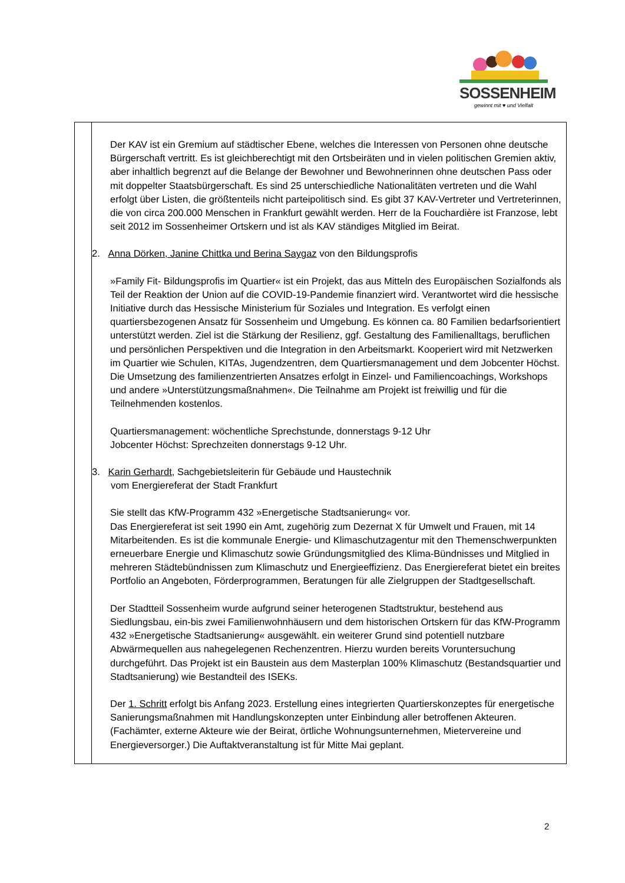SOSSENHEIM
gewinnt mit ♥ und Vielfalt
| | Der KAV ist ein Gremium auf städtischer Ebene, welches die Interessen von Personen ohne deutsche Bürgerschaft vertritt. Es ist gleichberechtigt mit den Ortsbeiräten und in vielen politischen Gremien aktiv, aber inhaltlich begrenzt auf die Belange der Bewohner und Bewohnerinnen ohne deutschen Pass oder mit doppelter Staatsbürgerschaft. Es sind 25 unterschiedliche Nationalitäten vertreten und die Wahl erfolgt über Listen, die größtenteils nicht parteipolitisch sind. Es gibt 37 KAV-Vertreter und Vertreterinnen, die von circa 200.000 Menschen in Frankfurt gewählt werden. Herr de la Fouchardière ist Franzose, lebt seit 2012 im Sossenheimer Ortskern und ist als KAV ständiges Mitglied im Beirat. 2. Anna Dörken, Janine Chittka und Berina Saygaz von den Bildungsprofis »Family Fit- Bildungsprofis im Quartier« ist ein Projekt, das aus Mitteln des Europäischen Sozialfonds als Teil der Reaktion der Union auf die COVID-19-Pandemie finanziert wird. Verantwortet wird die hessische Initiative durch das Hessische Ministerium für Soziales und Integration. Es verfolgt einen quartiersbezogenen Ansatz für Sossenheim und Umgebung. Es können ca. 80 Familien bedarfsorientiert unterstützt werden. Ziel ist die Stärkung der Resilienz, ggf. Gestaltung des Familienalltags, beruflichen und persönlichen Perspektiven und die Integration in den Arbeitsmarkt. Kooperiert wird mit Netzwerken im Quartier wie Schulen, KITAs, Jugendzentren, dem Quartiersmanagement und dem Jobcenter Höchst. Die Umsetzung des familienzentrierten Ansatzes erfolgt in Einzel- und Familiencoachings, Workshops und andere »Unterstützungsmaßnahmen«. Die Teilnahme am Projekt ist freiwillig und für die Teilnehmenden kostenlos. Quartiersmanagement: wöchentliche Sprechstunde, donnerstags 9-12 Uhr Jobcenter Höchst: Sprechzeiten donnerstags 9-12 Uhr. 3. Karin Gerhardt , Sachgebietsleiterin für Gebäude und Haustechnik vom Energiereferat der Stadt Frankfurt Sie stellt das KfW-Programm 432 »Energetische Stadtsanierung« vor. Das Energiereferat ist seit 1990 ein Amt, zugehörig zum Dezernat X für Umwelt und Frauen, mit 14 Mitarbeitenden. Es ist die kommunale Energie- und Klimaschutzagentur mit den Themenschwerpunkten erneuerbare Energie und Klimaschutz sowie Gründungsmitglied des Klima-Bündnisses und Mitglied in mehreren Städtebündnissen zum Klimaschutz und Energieeffizienz. Das Energiereferat bietet ein breites Portfolio an Angeboten, Förderprogrammen, Beratungen für alle Zielgruppen der Stadtgesellschaft. Der Stadtteil Sossenheim wurde aufgrund seiner heterogenen Stadtstruktur, bestehend aus Siedlungsbau, ein-bis zwei Familienwohnhäusern und dem historischen Ortskern für das KfW-Programm 432 »Energetische Stadtsanierung« ausgewählt. ein weiterer Grund sind potentiell nutzbare Abwärmequellen aus nahegelegenen Rechenzentren. Hierzu wurden bereits Voruntersuchung durchgeführt. Das Projekt ist ein Baustein aus dem Masterplan 100% Klimaschutz (Bestandsquartier und Stadtsanierung) wie Bestandteil des ISEKs. Der 1. Schritt erfolgt bis Anfang 2023. Erstellung eines integrierten Quartierskonzeptes für energetische Sanierungsmaßnahmen mit Handlungskonzepten unter Einbindung aller betroffenen Akteuren. (Fachämter, externe Akteure wie der Beirat, örtliche Wohnungsunternehmen, Mietervereine und Energieversorger.) Die Auftaktveranstaltung ist für Mitte Mai geplant. |
2